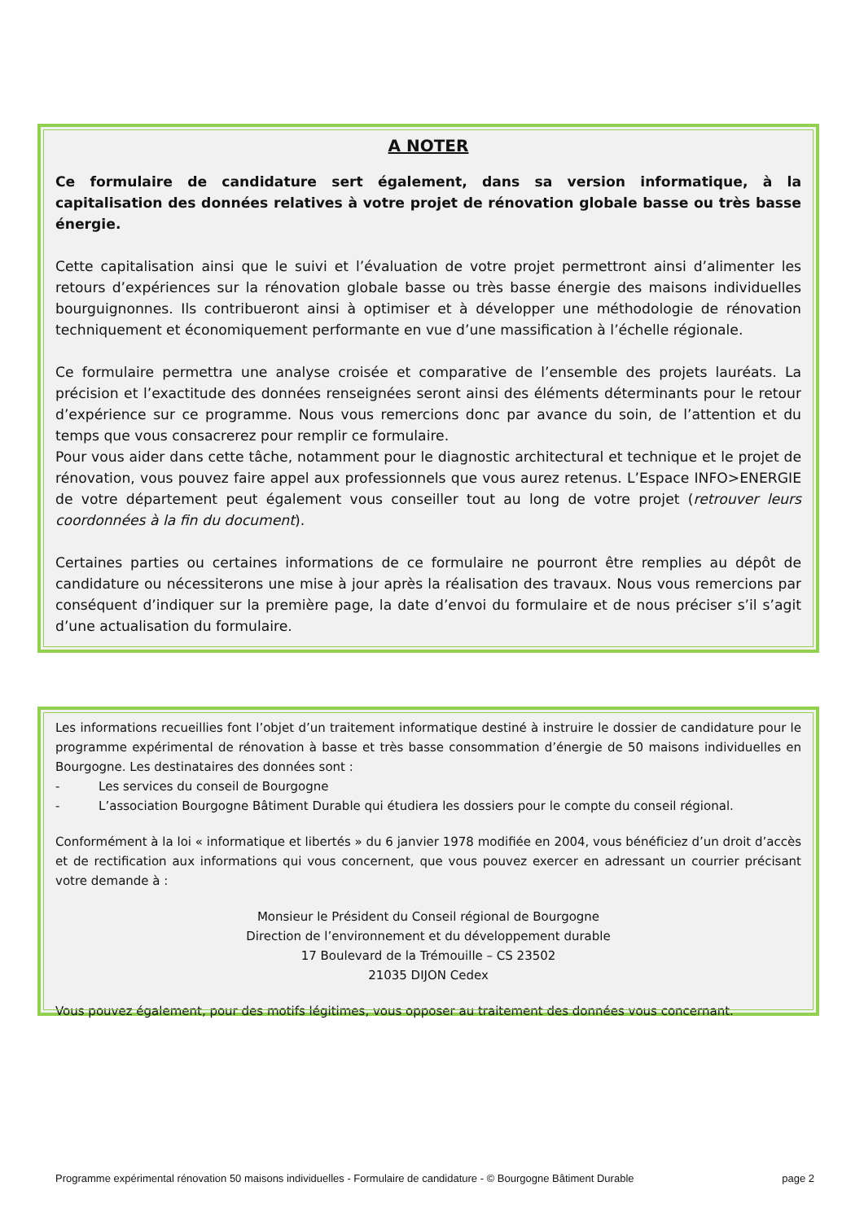A NOTER
Ce formulaire de candidature sert également, dans sa version informatique, à la capitalisation des données relatives à votre projet de rénovation globale basse ou très basse énergie.
Cette capitalisation ainsi que le suivi et l’évaluation de votre projet permettront ainsi d’alimenter les retours d’expériences sur la rénovation globale basse ou très basse énergie des maisons individuelles bourguignonnes. Ils contribueront ainsi à optimiser et à développer une méthodologie de rénovation techniquement et économiquement performante en vue d’une massification à l’échelle régionale.
Ce formulaire permettra une analyse croisée et comparative de l’ensemble des projets lauréats. La précision et l’exactitude des données renseignées seront ainsi des éléments déterminants pour le retour d’expérience sur ce programme. Nous vous remercions donc par avance du soin, de l’attention et du temps que vous consacrerez pour remplir ce formulaire.
Pour vous aider dans cette tâche, notamment pour le diagnostic architectural et technique et le projet de rénovation, vous pouvez faire appel aux professionnels que vous aurez retenus. L’Espace INFO>ENERGIE de votre département peut également vous conseiller tout au long de votre projet (retrouver leurs coordonnées à la fin du document).
Certaines parties ou certaines informations de ce formulaire ne pourront être remplies au dépôt de candidature ou nécessiterons une mise à jour après la réalisation des travaux. Nous vous remercions par conséquent d’indiquer sur la première page, la date d’envoi du formulaire et de nous préciser s’il s’agit d’une actualisation du formulaire.
Les informations recueillies font l’objet d’un traitement informatique destiné à instruire le dossier de candidature pour le programme expérimental de rénovation à basse et très basse consommation d’énergie de 50 maisons individuelles en Bourgogne. Les destinataires des données sont :
- Les services du conseil de Bourgogne
- L’association Bourgogne Bâtiment Durable qui étudiera les dossiers pour le compte du conseil régional.
Conformément à la loi « informatique et libertés » du 6 janvier 1978 modifiée en 2004, vous bénéficiez d’un droit d’accès et de rectification aux informations qui vous concernent, que vous pouvez exercer en adressant un courrier précisant votre demande à :
Monsieur le Président du Conseil régional de Bourgogne
Direction de l’environnement et du développement durable
17 Boulevard de la Trémouille – CS 23502
21035 DIJON Cedex
Vous pouvez également, pour des motifs légitimes, vous opposer au traitement des données vous concernant.
Programme expérimental rénovation 50 maisons individuelles - Formulaire de candidature - © Bourgogne Bâtiment Durable page 2